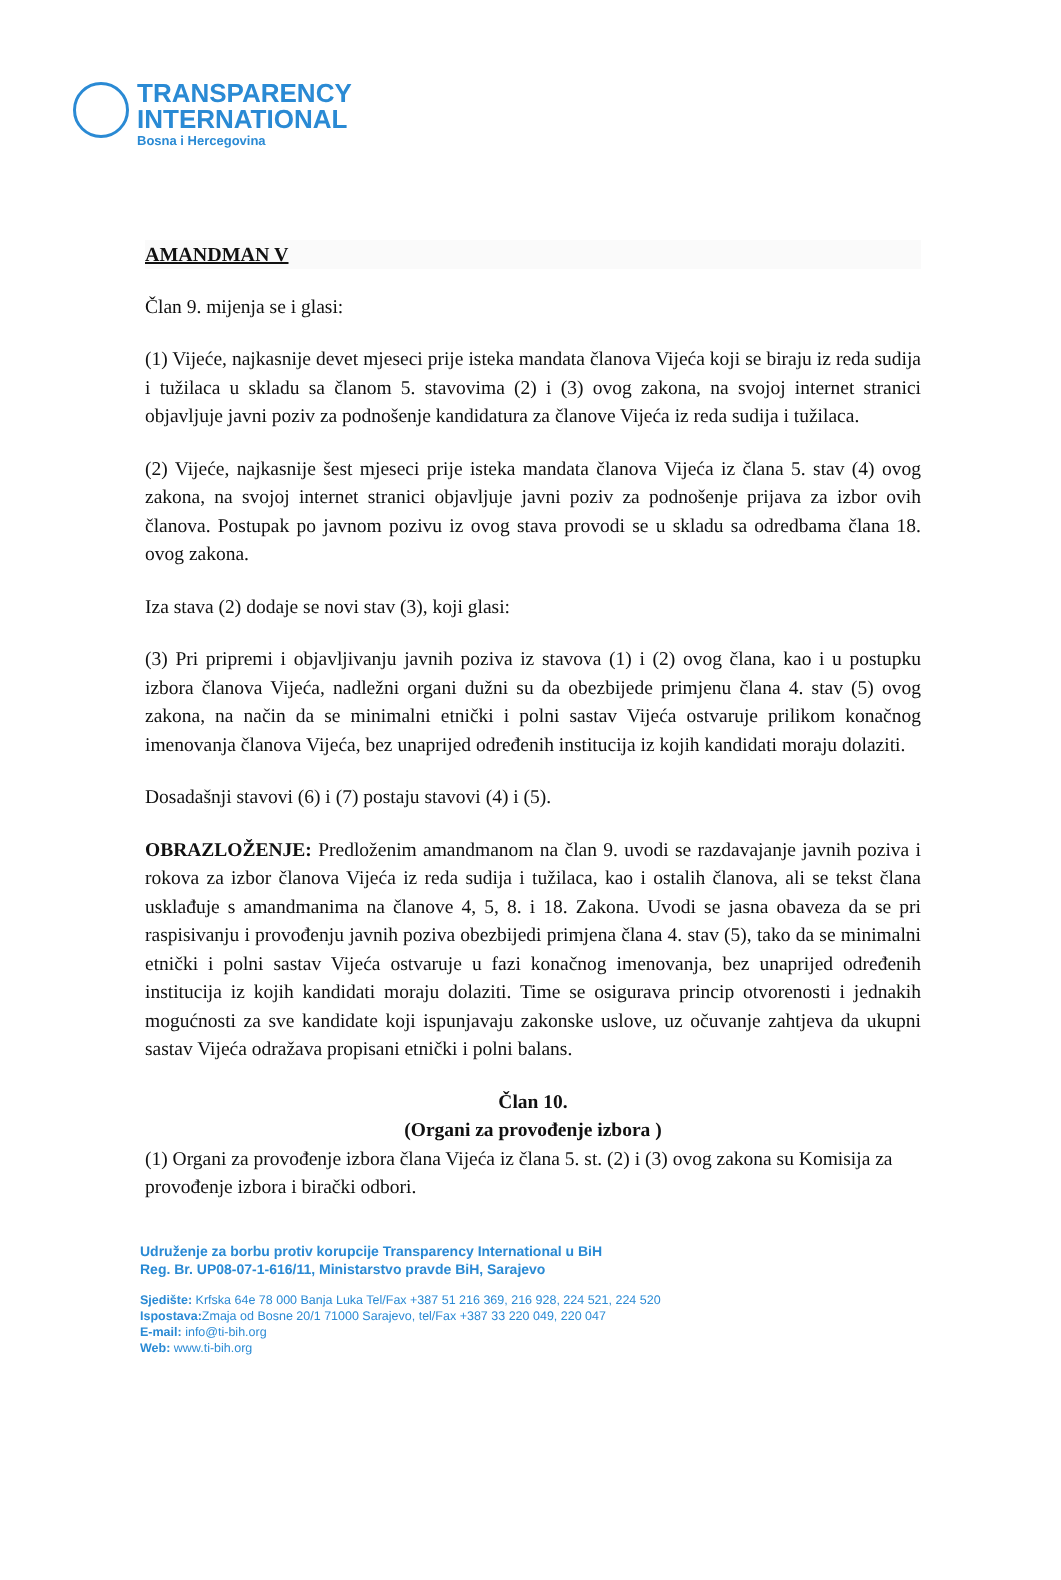TRANSPARENCY
INTERNATIONAL
Bosna i Hercegovina
AMANDMAN V
Član 9. mijenja se i glasi:
(1) Vijeće, najkasnije devet mjeseci prije isteka mandata članova Vijeća koji se biraju iz reda sudija i tužilaca u skladu sa članom 5. stavovima (2) i (3) ovog zakona, na svojoj internet stranici objavljuje javni poziv za podnošenje kandidatura za članove Vijeća iz reda sudija i tužilaca.
(2) Vijeće, najkasnije šest mjeseci prije isteka mandata članova Vijeća iz člana 5. stav (4) ovog zakona, na svojoj internet stranici objavljuje javni poziv za podnošenje prijava za izbor ovih članova. Postupak po javnom pozivu iz ovog stava provodi se u skladu sa odredbama člana 18. ovog zakona.
Iza stava (2) dodaje se novi stav (3), koji glasi:
(3) Pri pripremi i objavljivanju javnih poziva iz stavova (1) i (2) ovog člana, kao i u postupku izbora članova Vijeća, nadležni organi dužni su da obezbijede primjenu člana 4. stav (5) ovog zakona, na način da se minimalni etnički i polni sastav Vijeća ostvaruje prilikom konačnog imenovanja članova Vijeća, bez unaprijed određenih institucija iz kojih kandidati moraju dolaziti.
Dosadašnji stavovi (6) i (7) postaju stavovi (4) i (5).
OBRAZLOŽENJE: Predloženim amandmanom na član 9. uvodi se razdavajanje javnih poziva i rokova za izbor članova Vijeća iz reda sudija i tužilaca, kao i ostalih članova, ali se tekst člana usklađuje s amandmanima na članove 4, 5, 8. i 18. Zakona. Uvodi se jasna obaveza da se pri raspisivanju i provođenju javnih poziva obezbijedi primjena člana 4. stav (5), tako da se minimalni etnički i polni sastav Vijeća ostvaruje u fazi konačnog imenovanja, bez unaprijed određenih institucija iz kojih kandidati moraju dolaziti. Time se osigurava princip otvorenosti i jednakih mogućnosti za sve kandidate koji ispunjavaju zakonske uslove, uz očuvanje zahtjeva da ukupni sastav Vijeća odražava propisani etnički i polni balans.
Član 10.
(Organi za provođenje izbora )
(1) Organi za provođenje izbora člana Vijeća iz člana 5. st. (2) i (3) ovog zakona su Komisija za provođenje izbora i birački odbori.
Udruženje za borbu protiv korupcije Transparency International u BiH
Reg. Br. UP08-07-1-616/11, Ministarstvo pravde BiH, Sarajevo
Sjedište: Krfska 64e 78 000 Banja Luka Tel/Fax +387 51 216 369, 216 928, 224 521, 224 520
Ispostava: Zmaja od Bosne 20/1 71000 Sarajevo, tel/Fax +387 33 220 049, 220 047
E-mail: info@ti-bih.org
Web: www.ti-bih.org